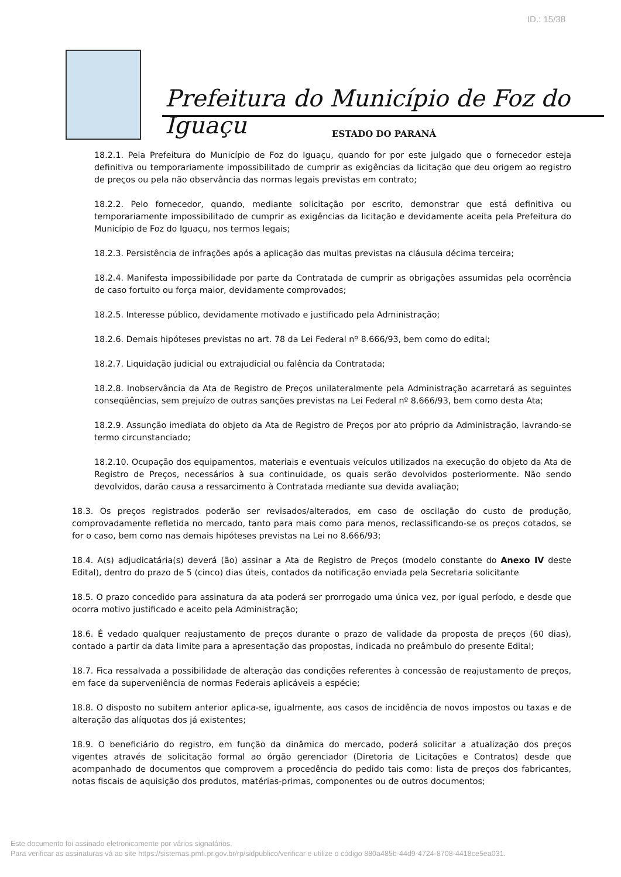ID.: 15/38
Prefeitura do Município de Foz do Iguaçu
ESTADO DO PARANÁ
18.2.1. Pela Prefeitura do Município de Foz do Iguaçu, quando for por este julgado que o fornecedor esteja definitiva ou temporariamente impossibilitado de cumprir as exigências da licitação que deu origem ao registro de preços ou pela não observância das normas legais previstas em contrato;
18.2.2. Pelo fornecedor, quando, mediante solicitação por escrito, demonstrar que está definitiva ou temporariamente impossibilitado de cumprir as exigências da licitação e devidamente aceita pela Prefeitura do Município de Foz do Iguaçu, nos termos legais;
18.2.3. Persistência de infrações após a aplicação das multas previstas na cláusula décima terceira;
18.2.4. Manifesta impossibilidade por parte da Contratada de cumprir as obrigações assumidas pela ocorrência de caso fortuito ou força maior, devidamente comprovados;
18.2.5. Interesse público, devidamente motivado e justificado pela Administração;
18.2.6. Demais hipóteses previstas no art. 78 da Lei Federal nº 8.666/93, bem como do edital;
18.2.7. Liquidação judicial ou extrajudicial ou falência da Contratada;
18.2.8. Inobservância da Ata de Registro de Preços unilateralmente pela Administração acarretará as seguintes conseqüências, sem prejuízo de outras sanções previstas na Lei Federal nº 8.666/93, bem como desta Ata;
18.2.9. Assunção imediata do objeto da Ata de Registro de Preços por ato próprio da Administração, lavrando-se termo circunstanciado;
18.2.10. Ocupação dos equipamentos, materiais e eventuais veículos utilizados na execução do objeto da Ata de Registro de Preços, necessários à sua continuidade, os quais serão devolvidos posteriormente. Não sendo devolvidos, darão causa a ressarcimento à Contratada mediante sua devida avaliação;
18.3. Os preços registrados poderão ser revisados/alterados, em caso de oscilação do custo de produção, comprovadamente refletida no mercado, tanto para mais como para menos, reclassificando-se os preços cotados, se for o caso, bem como nas demais hipóteses previstas na Lei no 8.666/93;
18.4. A(s) adjudicatária(s) deverá (ão) assinar a Ata de Registro de Preços (modelo constante do Anexo IV deste Edital), dentro do prazo de 5 (cinco) dias úteis, contados da notificação enviada pela Secretaria solicitante
18.5. O prazo concedido para assinatura da ata poderá ser prorrogado uma única vez, por igual período, e desde que ocorra motivo justificado e aceito pela Administração;
18.6. É vedado qualquer reajustamento de preços durante o prazo de validade da proposta de preços (60 dias), contado a partir da data limite para a apresentação das propostas, indicada no preâmbulo do presente Edital;
18.7. Fica ressalvada a possibilidade de alteração das condições referentes à concessão de reajustamento de preços, em face da superveniência de normas Federais aplicáveis a espécie;
18.8. O disposto no subitem anterior aplica-se, igualmente, aos casos de incidência de novos impostos ou taxas e de alteração das alíquotas dos já existentes;
18.9. O beneficiário do registro, em função da dinâmica do mercado, poderá solicitar a atualização dos preços vigentes através de solicitação formal ao órgão gerenciador (Diretoria de Licitações e Contratos) desde que acompanhado de documentos que comprovem a procedência do pedido tais como: lista de preços dos fabricantes, notas fiscais de aquisição dos produtos, matérias-primas, componentes ou de outros documentos;
Este documento foi assinado eletronicamente por vários signatários.
Para verificar as assinaturas vá ao site https://sistemas.pmfi.pr.gov.br/rp/sidpublico/verificar e utilize o código 880a485b-44d9-4724-8708-4418ce5ea031.